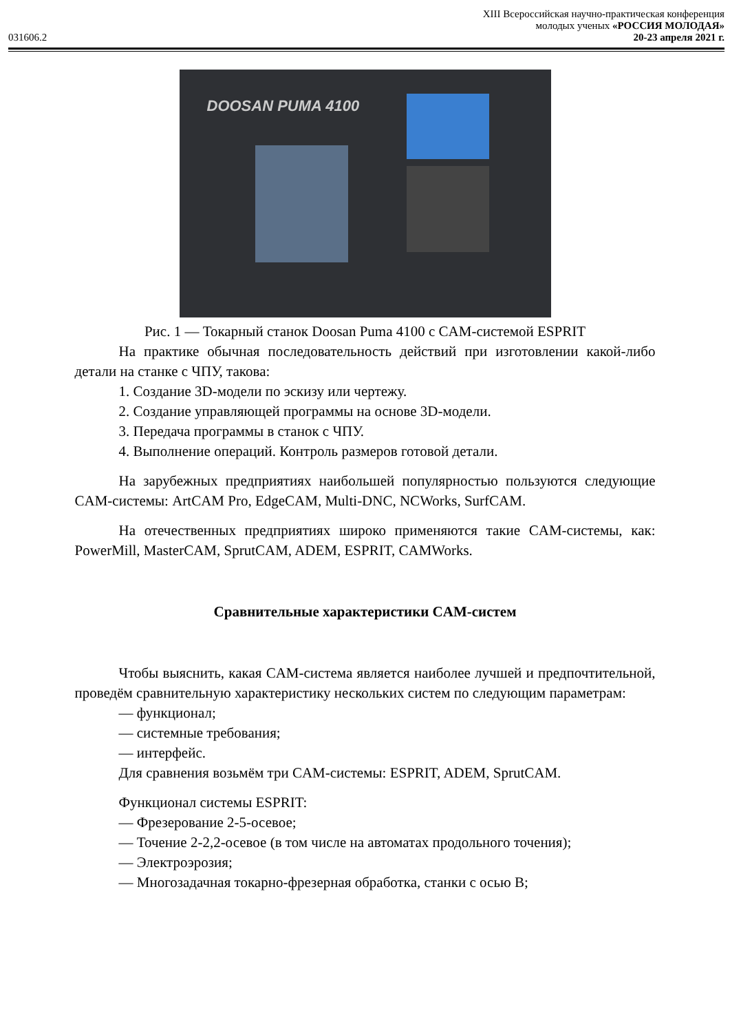XIII Всероссийская научно-практическая конференция
молодых ученых «РОССИЯ МОЛОДАЯ»
031606.2 20-23 апреля 2021 г.
DOOSAN PUMA 4100
Рис. 1 — Токарный станок Doosan Puma 4100 с CAM-системой ESPRIT
На практике обычная последовательность действий при изготовлении какой-либо детали на станке с ЧПУ, такова:
1. Создание 3D-модели по эскизу или чертежу.
2. Создание управляющей программы на основе 3D-модели.
3. Передача программы в станок с ЧПУ.
4. Выполнение операций. Контроль размеров готовой детали.
На зарубежных предприятиях наибольшей популярностью пользуются следующие CAM-системы: ArtCAM Pro, EdgeCAM, Multi-DNC, NCWorks, SurfCAM.
На отечественных предприятиях широко применяются такие CAM-системы, как: PowerMill, MasterCAM, SprutCAM, ADEM, ESPRIT, CAMWorks.
Сравнительные характеристики CAM-систем
Чтобы выяснить, какая CAM-система является наиболее лучшей и предпочтительной, проведём сравнительную характеристику нескольких систем по следующим параметрам:
— функционал;
— системные требования;
— интерфейс.
Для сравнения возьмём три CAM-системы: ESPRIT, ADEM, SprutCAM.
Функционал системы ESPRIT:
— Фрезерование 2-5-осевое;
— Точение 2-2,2-осевое (в том числе на автоматах продольного точения);
— Электроэрозия;
— Многозадачная токарно-фрезерная обработка, станки с осью B;